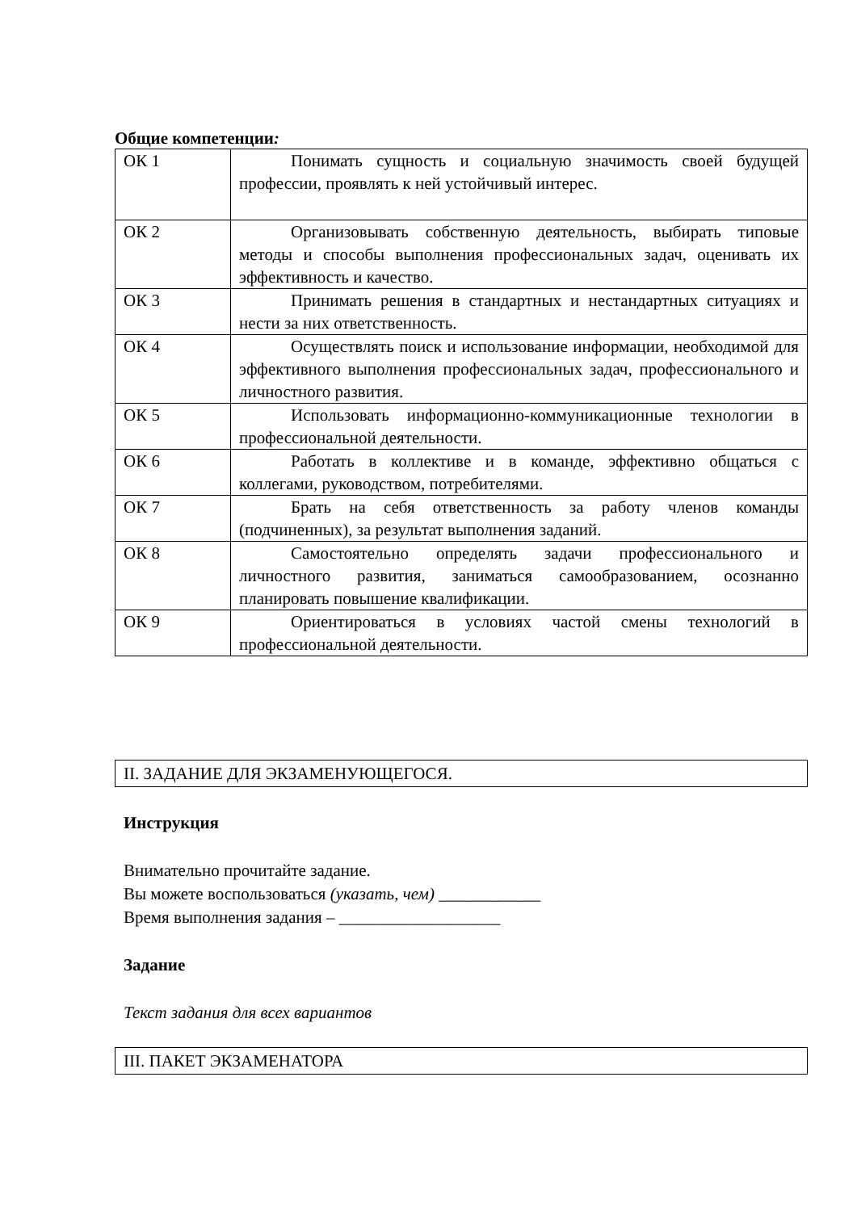Общие компетенции:
| ОК 1 | Понимать сущность и социальную значимость своей будущей профессии, проявлять к ней устойчивый интерес. |
| ОК 2 | Организовывать собственную деятельность, выбирать типовые методы и способы выполнения профессиональных задач, оценивать их эффективность и качество. |
| ОК 3 | Принимать решения в стандартных и нестандартных ситуациях и нести за них ответственность. |
| ОК 4 | Осуществлять поиск и использование информации, необходимой для эффективного выполнения профессиональных задач, профессионального и личностного развития. |
| ОК 5 | Использовать информационно-коммуникационные технологии в профессиональной деятельности. |
| ОК 6 | Работать в коллективе и в команде, эффективно общаться с коллегами, руководством, потребителями. |
| ОК 7 | Брать на себя ответственность за работу членов команды (подчиненных), за результат выполнения заданий. |
| ОК 8 | Самостоятельно определять задачи профессионального и личностного развития, заниматься самообразованием, осознанно планировать повышение квалификации. |
| ОК 9 | Ориентироваться в условиях частой смены технологий в профессиональной деятельности. |
II. ЗАДАНИЕ ДЛЯ ЭКЗАМЕНУЮЩЕГОСЯ.
Инструкция
Внимательно прочитайте задание.
Вы можете воспользоваться (указать, чем) ____________
Время выполнения задания – ___________________
Задание
Текст задания для всех вариантов
III. ПАКЕТ ЭКЗАМЕНАТОРА